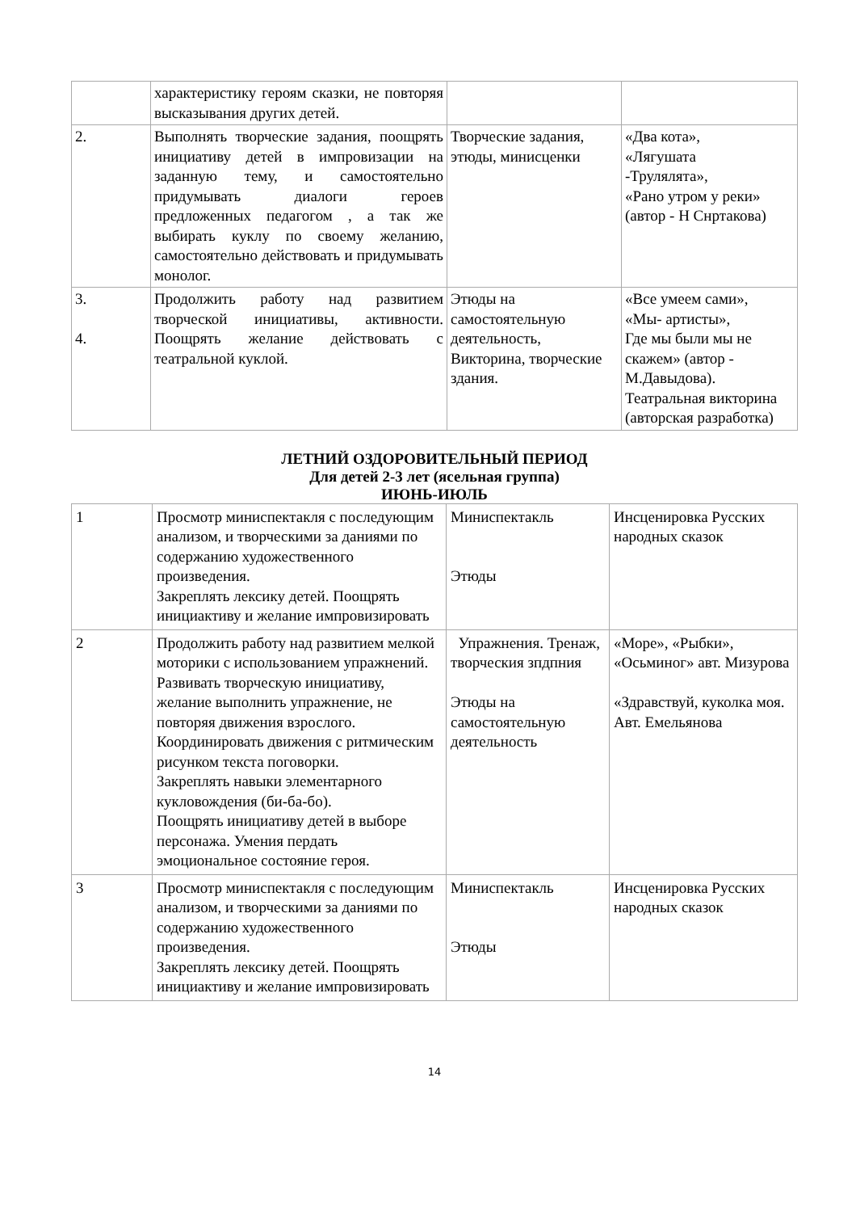| | характеристику героям сказки, не повторяя высказывания других детей. | | |
| 2. | Выполнять творческие задания, поощрять инициативу детей в импровизации на заданную тему, и самостоятельно придумывать диалоги героев предложенных педагогом , а так же выбирать куклу по своему желанию, самостоятельно действовать и придумывать монолог. | Творческие задания, этюды, минисценки | «Два кота», «Лягушата -Трулялята», «Рано утром у реки» (автор - Н Снртакова) |
| 3. 4. | Продолжить работу над развитием творческой инициативы, активности. Поощрять желание действовать с театральной куклой. | Этюды на самостоятельную деятельность, Викторина, творческие здания. | «Все умеем сами», «Мы- артисты», Где мы были мы не скажем» (автор - М.Давыдова). Театральная викторина (авторская разработка) |
ЛЕТНИЙ ОЗДОРОВИТЕЛЬНЫЙ ПЕРИОД
Для детей 2-3 лет (ясельная группа)
ИЮНЬ-ИЮЛЬ
| 1 | Просмотр миниспектакля с последующим анализом, и творческими за даниями по содержанию художественного произведения. Закреплять лексику детей. Поощрять инициактиву и желание импровизировать | Миниспектакль Этюды | Инсценировка Русских народных сказок |
| 2 | Продолжить работу над развитием мелкой моторики с использованием упражнений. Развивать творческую инициативу, желание выполнить упражнение, не повторяя движения взрослого. Координировать движения с ритмическим рисунком текста поговорки. Закреплять навыки элементарного кукловождения (би-ба-бо). Поощрять инициативу детей в выборе персонажа. Умения пердать эмоциональное состояние героя. | Упражнения. Тренаж, творческия зпдпния Этюды на самостоятельную деятельность | «Море», «Рыбки», «Осьминог» авт. Мизурова «Здравствуй, куколка моя. Авт. Емельянова |
| 3 | Просмотр миниспектакля с последующим анализом, и творческими за даниями по содержанию художественного произведения. Закреплять лексику детей. Поощрять инициактиву и желание импровизировать | Миниспектакль Этюды | Инсценировка Русских народных сказок |
14